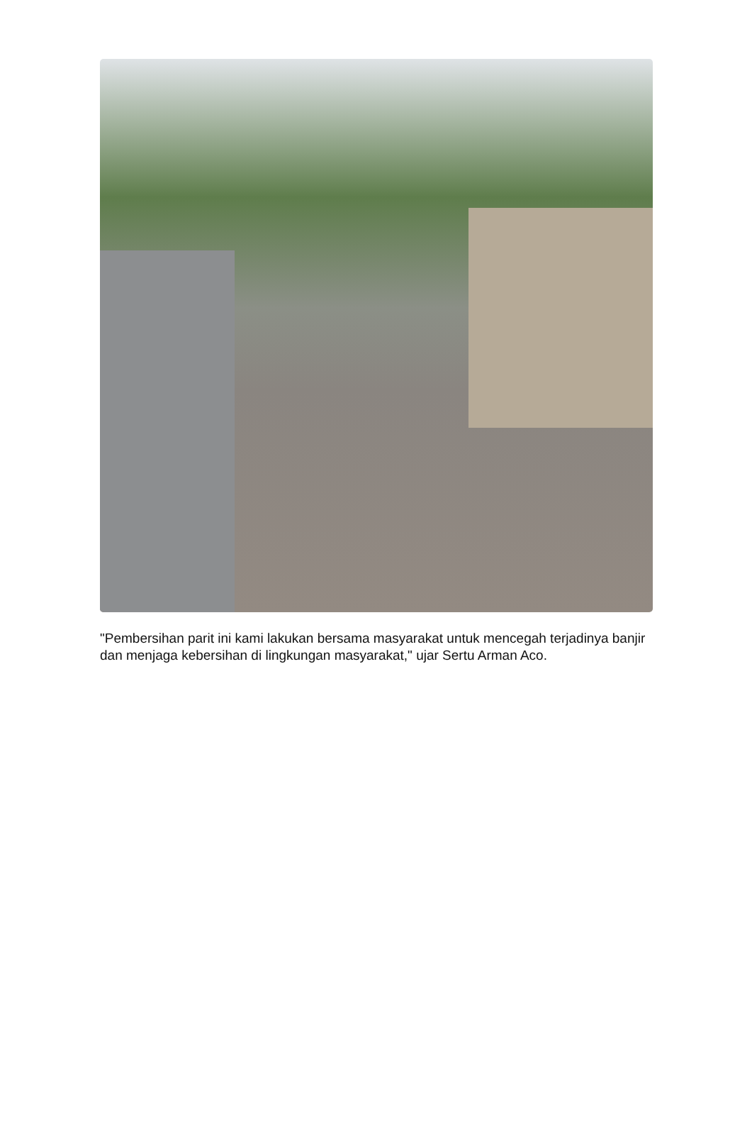"Pembersihan parit ini kami lakukan bersama masyarakat untuk mencegah terjadinya banjir dan menjaga kebersihan di lingkungan masyarakat," ujar Sertu Arman Aco.